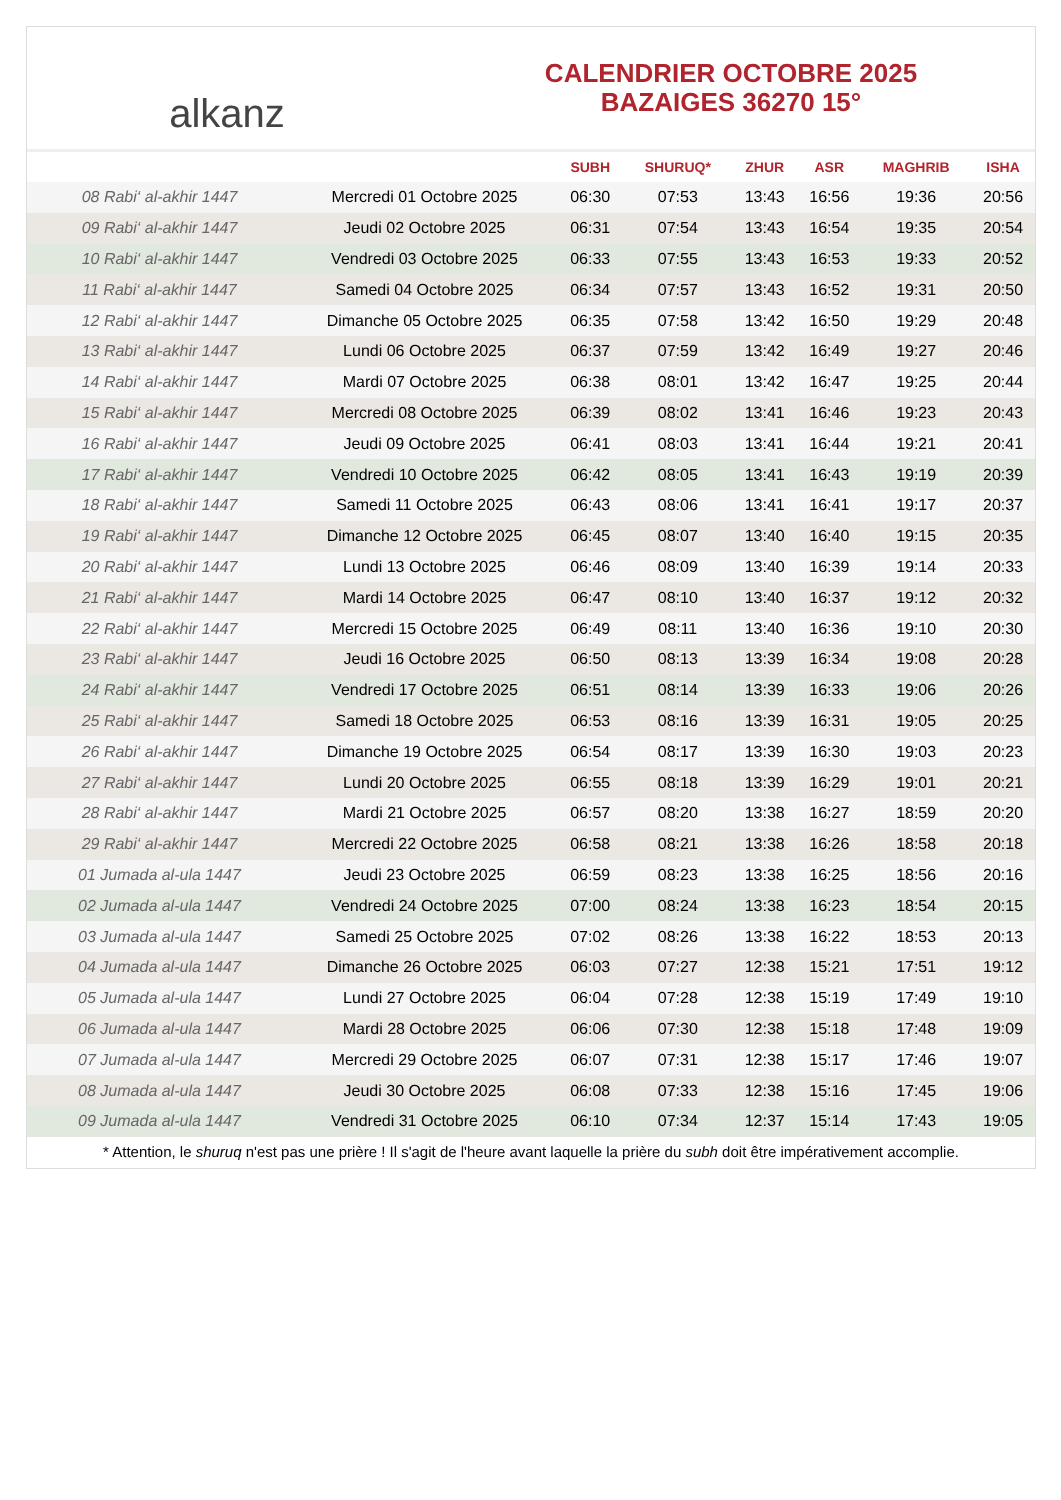alkanz
CALENDRIER OCTOBRE 2025
BAZAIGES 36270 15°
| | | SUBH | SHURUQ* | ZHUR | ASR | MAGHRIB | ISHA |
| --- | --- | --- | --- | --- | --- | --- | --- |
| 08 Rabi‘ al-akhir 1447 | Mercredi 01 Octobre 2025 | 06:30 | 07:53 | 13:43 | 16:56 | 19:36 | 20:56 |
| 09 Rabi‘ al-akhir 1447 | Jeudi 02 Octobre 2025 | 06:31 | 07:54 | 13:43 | 16:54 | 19:35 | 20:54 |
| 10 Rabi‘ al-akhir 1447 | Vendredi 03 Octobre 2025 | 06:33 | 07:55 | 13:43 | 16:53 | 19:33 | 20:52 |
| 11 Rabi‘ al-akhir 1447 | Samedi 04 Octobre 2025 | 06:34 | 07:57 | 13:43 | 16:52 | 19:31 | 20:50 |
| 12 Rabi‘ al-akhir 1447 | Dimanche 05 Octobre 2025 | 06:35 | 07:58 | 13:42 | 16:50 | 19:29 | 20:48 |
| 13 Rabi‘ al-akhir 1447 | Lundi 06 Octobre 2025 | 06:37 | 07:59 | 13:42 | 16:49 | 19:27 | 20:46 |
| 14 Rabi‘ al-akhir 1447 | Mardi 07 Octobre 2025 | 06:38 | 08:01 | 13:42 | 16:47 | 19:25 | 20:44 |
| 15 Rabi‘ al-akhir 1447 | Mercredi 08 Octobre 2025 | 06:39 | 08:02 | 13:41 | 16:46 | 19:23 | 20:43 |
| 16 Rabi‘ al-akhir 1447 | Jeudi 09 Octobre 2025 | 06:41 | 08:03 | 13:41 | 16:44 | 19:21 | 20:41 |
| 17 Rabi‘ al-akhir 1447 | Vendredi 10 Octobre 2025 | 06:42 | 08:05 | 13:41 | 16:43 | 19:19 | 20:39 |
| 18 Rabi‘ al-akhir 1447 | Samedi 11 Octobre 2025 | 06:43 | 08:06 | 13:41 | 16:41 | 19:17 | 20:37 |
| 19 Rabi‘ al-akhir 1447 | Dimanche 12 Octobre 2025 | 06:45 | 08:07 | 13:40 | 16:40 | 19:15 | 20:35 |
| 20 Rabi‘ al-akhir 1447 | Lundi 13 Octobre 2025 | 06:46 | 08:09 | 13:40 | 16:39 | 19:14 | 20:33 |
| 21 Rabi‘ al-akhir 1447 | Mardi 14 Octobre 2025 | 06:47 | 08:10 | 13:40 | 16:37 | 19:12 | 20:32 |
| 22 Rabi‘ al-akhir 1447 | Mercredi 15 Octobre 2025 | 06:49 | 08:11 | 13:40 | 16:36 | 19:10 | 20:30 |
| 23 Rabi‘ al-akhir 1447 | Jeudi 16 Octobre 2025 | 06:50 | 08:13 | 13:39 | 16:34 | 19:08 | 20:28 |
| 24 Rabi‘ al-akhir 1447 | Vendredi 17 Octobre 2025 | 06:51 | 08:14 | 13:39 | 16:33 | 19:06 | 20:26 |
| 25 Rabi‘ al-akhir 1447 | Samedi 18 Octobre 2025 | 06:53 | 08:16 | 13:39 | 16:31 | 19:05 | 20:25 |
| 26 Rabi‘ al-akhir 1447 | Dimanche 19 Octobre 2025 | 06:54 | 08:17 | 13:39 | 16:30 | 19:03 | 20:23 |
| 27 Rabi‘ al-akhir 1447 | Lundi 20 Octobre 2025 | 06:55 | 08:18 | 13:39 | 16:29 | 19:01 | 20:21 |
| 28 Rabi‘ al-akhir 1447 | Mardi 21 Octobre 2025 | 06:57 | 08:20 | 13:38 | 16:27 | 18:59 | 20:20 |
| 29 Rabi‘ al-akhir 1447 | Mercredi 22 Octobre 2025 | 06:58 | 08:21 | 13:38 | 16:26 | 18:58 | 20:18 |
| 01 Jumada al-ula 1447 | Jeudi 23 Octobre 2025 | 06:59 | 08:23 | 13:38 | 16:25 | 18:56 | 20:16 |
| 02 Jumada al-ula 1447 | Vendredi 24 Octobre 2025 | 07:00 | 08:24 | 13:38 | 16:23 | 18:54 | 20:15 |
| 03 Jumada al-ula 1447 | Samedi 25 Octobre 2025 | 07:02 | 08:26 | 13:38 | 16:22 | 18:53 | 20:13 |
| 04 Jumada al-ula 1447 | Dimanche 26 Octobre 2025 | 06:03 | 07:27 | 12:38 | 15:21 | 17:51 | 19:12 |
| 05 Jumada al-ula 1447 | Lundi 27 Octobre 2025 | 06:04 | 07:28 | 12:38 | 15:19 | 17:49 | 19:10 |
| 06 Jumada al-ula 1447 | Mardi 28 Octobre 2025 | 06:06 | 07:30 | 12:38 | 15:18 | 17:48 | 19:09 |
| 07 Jumada al-ula 1447 | Mercredi 29 Octobre 2025 | 06:07 | 07:31 | 12:38 | 15:17 | 17:46 | 19:07 |
| 08 Jumada al-ula 1447 | Jeudi 30 Octobre 2025 | 06:08 | 07:33 | 12:38 | 15:16 | 17:45 | 19:06 |
| 09 Jumada al-ula 1447 | Vendredi 31 Octobre 2025 | 06:10 | 07:34 | 12:37 | 15:14 | 17:43 | 19:05 |
* Attention, le shuruq n'est pas une prière ! Il s'agit de l'heure avant laquelle la prière du subh doit être impérativement accomplie.